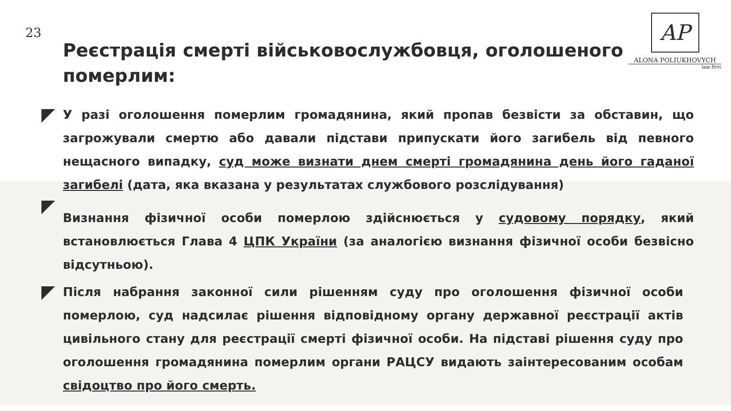23
AP
ALONA POLIUKHOVYCH
law firm
Реєстрація смерті військовослужбовця, оголошеного померлим:
У разі оголошення померлим громадянина, який пропав безвісти за обставин, що загрожували смертю або давали підстави припускати його загибель від певного нещасного випадку, суд може визнати днем смерті громадянина день його гаданої загибелі (дата, яка вказана у результатах службового розслідування)
Визнання фізичної особи померлою здійснюється у судовому порядку, який встановлюється Глава 4 ЦПК України (за аналогією визнання фізичної особи безвісно відсутньою).
Після набрання законної сили рішенням суду про оголошення фізичної особи померлою, суд надсилає рішення відповідному органу державної реєстрації актів цивільного стану для реєстрації смерті фізичної особи. На підставі рішення суду про оголошення громадянина померлим органи РАЦСУ видають заінтересованим особам свідоцтво про його смерть.